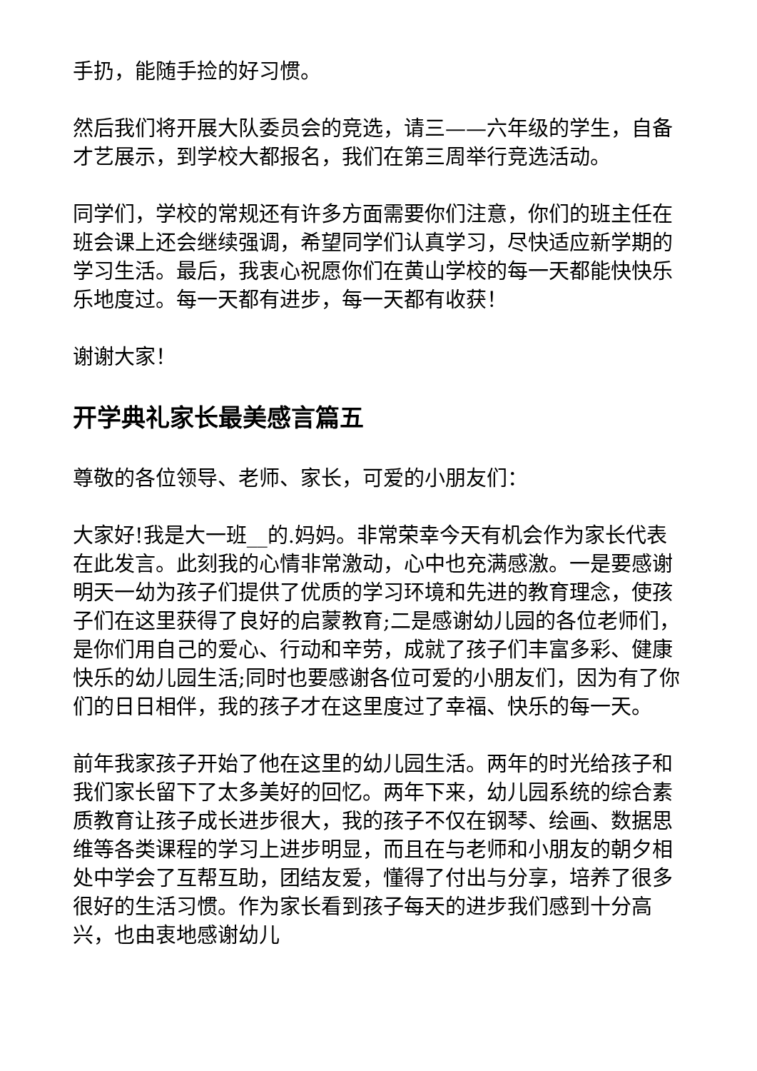手扔，能随手捡的好习惯。
然后我们将开展大队委员会的竞选，请三——六年级的学生，自备才艺展示，到学校大都报名，我们在第三周举行竞选活动。
同学们，学校的常规还有许多方面需要你们注意，你们的班主任在班会课上还会继续强调，希望同学们认真学习，尽快适应新学期的学习生活。最后，我衷心祝愿你们在黄山学校的每一天都能快快乐乐地度过。每一天都有进步，每一天都有收获！
谢谢大家！
开学典礼家长最美感言篇五
尊敬的各位领导、老师、家长，可爱的小朋友们：
大家好!我是大一班__的.妈妈。非常荣幸今天有机会作为家长代表在此发言。此刻我的心情非常激动，心中也充满感激。一是要感谢明天一幼为孩子们提供了优质的学习环境和先进的教育理念，使孩子们在这里获得了良好的启蒙教育;二是感谢幼儿园的各位老师们，是你们用自己的爱心、行动和辛劳，成就了孩子们丰富多彩、健康快乐的幼儿园生活;同时也要感谢各位可爱的小朋友们，因为有了你们的日日相伴，我的孩子才在这里度过了幸福、快乐的每一天。
前年我家孩子开始了他在这里的幼儿园生活。两年的时光给孩子和我们家长留下了太多美好的回忆。两年下来，幼儿园系统的综合素质教育让孩子成长进步很大，我的孩子不仅在钢琴、绘画、数据思维等各类课程的学习上进步明显，而且在与老师和小朋友的朝夕相处中学会了互帮互助，团结友爱，懂得了付出与分享，培养了很多很好的生活习惯。作为家长看到孩子每天的进步我们感到十分高兴，也由衷地感谢幼儿